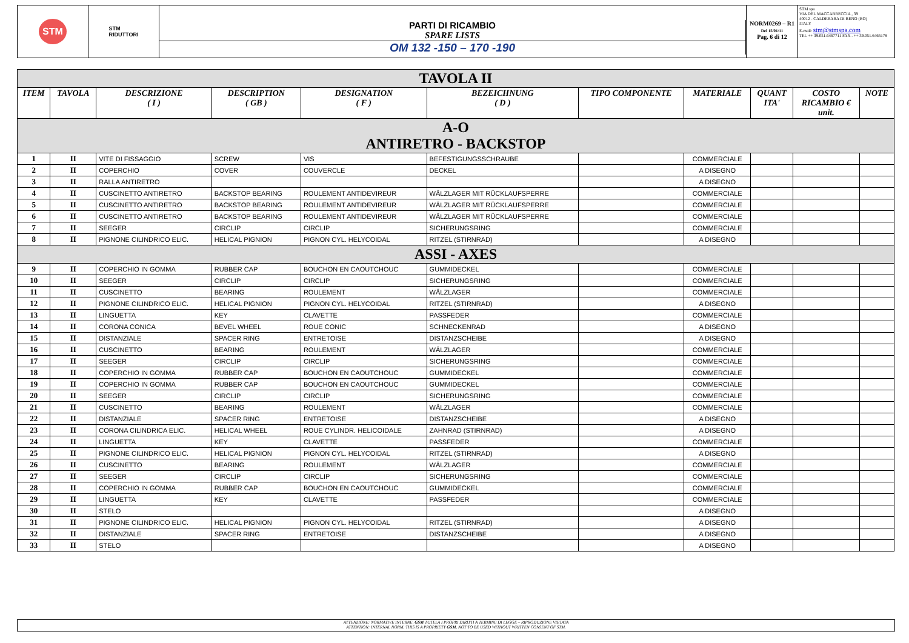STM
STM
RIDUTTORI
PARTI DI RICAMBIO
SPARE LISTS
OM 132 -150 – 170 -190
NORM0269 – R1
Del 15/01/11
Pag. 6 di 12
STM spa
VIA DEL MACCABRECCIA , 39
40012 - CALDERARA DI RENO (BO)
ITALY
E-mail: stm@stmspa.com
TEL ++ 39.051.6467711 FAX . ++ 39.051.6466178
| TAVOLA II | | | | | | | | | | |
| ITEM | TAVOLA | DESCRIZIONE ( I ) | DESCRIPTION ( GB ) | DESIGNATION ( F ) | BEZEICHNUNG ( D ) | TIPO COMPONENTE | MATERIALE | QUANT ITA' | COSTO RICAMBIO € unit. | NOTE |
| A-O ANTIRETRO - BACKSTOP | | | | | | | | | | |
| 1 | II | VITE DI FISSAGGIO | SCREW | VIS | BEFESTIGUNGSSCHRAUBE | | COMMERCIALE | | | |
| 2 | II | COPERCHIO | COVER | COUVERCLE | DECKEL | | A DISEGNO | | | |
| 3 | II | RALLA ANTIRETRO | | | | | A DISEGNO | | | |
| 4 | II | CUSCINETTO ANTIRETRO | BACKSTOP BEARING | ROULEMENT ANTIDEVIREUR | WÄLZLAGER MIT RÜCKLAUFSPERRE | | COMMERCIALE | | | |
| 5 | II | CUSCINETTO ANTIRETRO | BACKSTOP BEARING | ROULEMENT ANTIDEVIREUR | WÄLZLAGER MIT RÜCKLAUFSPERRE | | COMMERCIALE | | | |
| 6 | II | CUSCINETTO ANTIRETRO | BACKSTOP BEARING | ROULEMENT ANTIDEVIREUR | WÄLZLAGER MIT RÜCKLAUFSPERRE | | COMMERCIALE | | | |
| 7 | II | SEEGER | CIRCLIP | CIRCLIP | SICHERUNGSRING | | COMMERCIALE | | | |
| 8 | II | PIGNONE CILINDRICO ELIC. | HELICAL PIGNION | PIGNON CYL. HELYCOIDAL | RITZEL (STIRNRAD) | | A DISEGNO | | | |
| ASSI - AXES | | | | | | | | | | |
| 9 | II | COPERCHIO IN GOMMA | RUBBER CAP | BOUCHON EN CAOUTCHOUC | GUMMIDECKEL | | COMMERCIALE | | | |
| 10 | II | SEEGER | CIRCLIP | CIRCLIP | SICHERUNGSRING | | COMMERCIALE | | | |
| 11 | II | CUSCINETTO | BEARING | ROULEMENT | WÄLZLAGER | | COMMERCIALE | | | |
| 12 | II | PIGNONE CILINDRICO ELIC. | HELICAL PIGNION | PIGNON CYL. HELYCOIDAL | RITZEL (STIRNRAD) | | A DISEGNO | | | |
| 13 | II | LINGUETTA | KEY | CLAVETTE | PASSFEDER | | COMMERCIALE | | | |
| 14 | II | CORONA CONICA | BEVEL WHEEL | ROUE CONIC | SCHNECKENRAD | | A DISEGNO | | | |
| 15 | II | DISTANZIALE | SPACER RING | ENTRETOISE | DISTANZSCHEIBE | | A DISEGNO | | | |
| 16 | II | CUSCINETTO | BEARING | ROULEMENT | WÄLZLAGER | | COMMERCIALE | | | |
| 17 | II | SEEGER | CIRCLIP | CIRCLIP | SICHERUNGSRING | | COMMERCIALE | | | |
| 18 | II | COPERCHIO IN GOMMA | RUBBER CAP | BOUCHON EN CAOUTCHOUC | GUMMIDECKEL | | COMMERCIALE | | | |
| 19 | II | COPERCHIO IN GOMMA | RUBBER CAP | BOUCHON EN CAOUTCHOUC | GUMMIDECKEL | | COMMERCIALE | | | |
| 20 | II | SEEGER | CIRCLIP | CIRCLIP | SICHERUNGSRING | | COMMERCIALE | | | |
| 21 | II | CUSCINETTO | BEARING | ROULEMENT | WÄLZLAGER | | COMMERCIALE | | | |
| 22 | II | DISTANZIALE | SPACER RING | ENTRETOISE | DISTANZSCHEIBE | | A DISEGNO | | | |
| 23 | II | CORONA CILINDRICA ELIC. | HELICAL WHEEL | ROUE CYLINDR. HELICOIDALE | ZAHNRAD (STIRNRAD) | | A DISEGNO | | | |
| 24 | II | LINGUETTA | KEY | CLAVETTE | PASSFEDER | | COMMERCIALE | | | |
| 25 | II | PIGNONE CILINDRICO ELIC. | HELICAL PIGNION | PIGNON CYL. HELYCOIDAL | RITZEL (STIRNRAD) | | A DISEGNO | | | |
| 26 | II | CUSCINETTO | BEARING | ROULEMENT | WÄLZLAGER | | COMMERCIALE | | | |
| 27 | II | SEEGER | CIRCLIP | CIRCLIP | SICHERUNGSRING | | COMMERCIALE | | | |
| 28 | II | COPERCHIO IN GOMMA | RUBBER CAP | BOUCHON EN CAOUTCHOUC | GUMMIDECKEL | | COMMERCIALE | | | |
| 29 | II | LINGUETTA | KEY | CLAVETTE | PASSFEDER | | COMMERCIALE | | | |
| 30 | II | STELO | | | | | A DISEGNO | | | |
| 31 | II | PIGNONE CILINDRICO ELIC. | HELICAL PIGNION | PIGNON CYL. HELYCOIDAL | RITZEL (STIRNRAD) | | A DISEGNO | | | |
| 32 | II | DISTANZIALE | SPACER RING | ENTRETOISE | DISTANZSCHEIBE | | A DISEGNO | | | |
| 33 | II | STELO | | | | | A DISEGNO | | | |
ATTENZIONE: NORMATIVE INTERNE, GSM TUTELA I PROPRI DIRITTI A TERMINE DI LEGGE – RIPRODUZIONE VIETATA
ATTENTION: INTERNAL NORM, THIS IS A PROPRIETY GSM. NOT TO BE USED WITHOUT WRITTEN CONSENT OF STM.